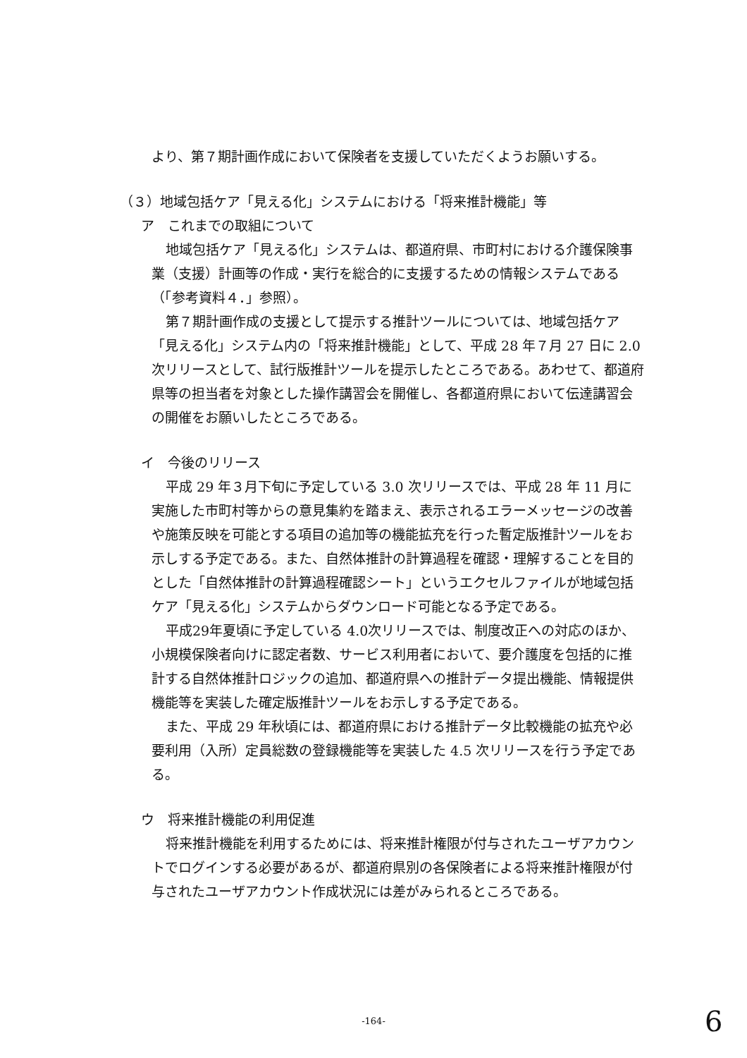より、第７期計画作成において保険者を支援していただくようお願いする。
（３）地域包括ケア「見える化」システムにおける「将来推計機能」等
ア　これまでの取組について
地域包括ケア「見える化」システムは、都道府県、市町村における介護保険事業（支援）計画等の作成・実行を総合的に支援するための情報システムである（「参考資料４．」参照）。
第７期計画作成の支援として提示する推計ツールについては、地域包括ケア「見える化」システム内の「将来推計機能」として、平成 28 年７月 27 日に 2.0 次リリースとして、試行版推計ツールを提示したところである。あわせて、都道府県等の担当者を対象とした操作講習会を開催し、各都道府県において伝達講習会の開催をお願いしたところである。
イ　今後のリリース
平成 29 年３月下旬に予定している 3.0 次リリースでは、平成 28 年 11 月に実施した市町村等からの意見集約を踏まえ、表示されるエラーメッセージの改善や施策反映を可能とする項目の追加等の機能拡充を行った暫定版推計ツールをお示しする予定である。また、自然体推計の計算過程を確認・理解することを目的とした「自然体推計の計算過程確認シート」というエクセルファイルが地域包括ケア「見える化」システムからダウンロード可能となる予定である。
平成29年夏頃に予定している 4.0次リリースでは、制度改正への対応のほか、小規模保険者向けに認定者数、サービス利用者において、要介護度を包括的に推計する自然体推計ロジックの追加、都道府県への推計データ提出機能、情報提供機能等を実装した確定版推計ツールをお示しする予定である。
また、平成 29 年秋頃には、都道府県における推計データ比較機能の拡充や必要利用（入所）定員総数の登録機能等を実装した 4.5 次リリースを行う予定である。
ウ　将来推計機能の利用促進
将来推計機能を利用するためには、将来推計権限が付与されたユーザアカウントでログインする必要があるが、都道府県別の各保険者による将来推計権限が付与されたユーザアカウント作成状況には差がみられるところである。
-164- 6